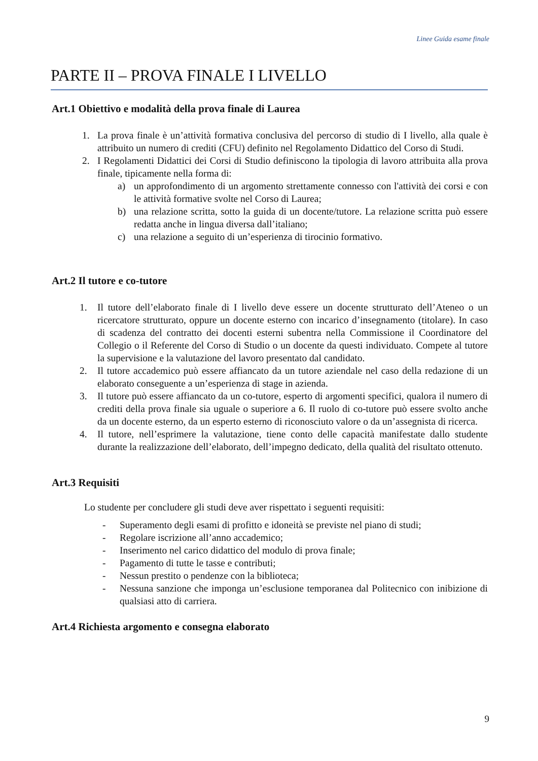Linee Guida esame finale
PARTE II – PROVA FINALE I LIVELLO
Art.1 Obiettivo e modalità della prova finale di Laurea
1. La prova finale è un’attività formativa conclusiva del percorso di studio di I livello, alla quale è attribuito un numero di crediti (CFU) definito nel Regolamento Didattico del Corso di Studi.
2. I Regolamenti Didattici dei Corsi di Studio definiscono la tipologia di lavoro attribuita alla prova finale, tipicamente nella forma di:
a) un approfondimento di un argomento strettamente connesso con l'attività dei corsi e con le attività formative svolte nel Corso di Laurea;
b) una relazione scritta, sotto la guida di un docente/tutore. La relazione scritta può essere redatta anche in lingua diversa dall’italiano;
c) una relazione a seguito di un’esperienza di tirocinio formativo.
Art.2 Il tutore e co-tutore
1. Il tutore dell’elaborato finale di I livello deve essere un docente strutturato dell’Ateneo o un ricercatore strutturato, oppure un docente esterno con incarico d’insegnamento (titolare). In caso di scadenza del contratto dei docenti esterni subentra nella Commissione il Coordinatore del Collegio o il Referente del Corso di Studio o un docente da questi individuato. Compete al tutore la supervisione e la valutazione del lavoro presentato dal candidato.
2. Il tutore accademico può essere affiancato da un tutore aziendale nel caso della redazione di un elaborato conseguente a un’esperienza di stage in azienda.
3. Il tutore può essere affiancato da un co-tutore, esperto di argomenti specifici, qualora il numero di crediti della prova finale sia uguale o superiore a 6. Il ruolo di co-tutore può essere svolto anche da un docente esterno, da un esperto esterno di riconosciuto valore o da un’assegnista di ricerca.
4. Il tutore, nell’esprimere la valutazione, tiene conto delle capacità manifestate dallo studente durante la realizzazione dell’elaborato, dell’impegno dedicato, della qualità del risultato ottenuto.
Art.3 Requisiti
Lo studente per concludere gli studi deve aver rispettato i seguenti requisiti:
- Superamento degli esami di profitto e idoneità se previste nel piano di studi;
- Regolare iscrizione all’anno accademico;
- Inserimento nel carico didattico del modulo di prova finale;
- Pagamento di tutte le tasse e contributi;
- Nessun prestito o pendenze con la biblioteca;
- Nessuna sanzione che imponga un’esclusione temporanea dal Politecnico con inibizione di qualsiasi atto di carriera.
Art.4 Richiesta argomento e consegna elaborato
9